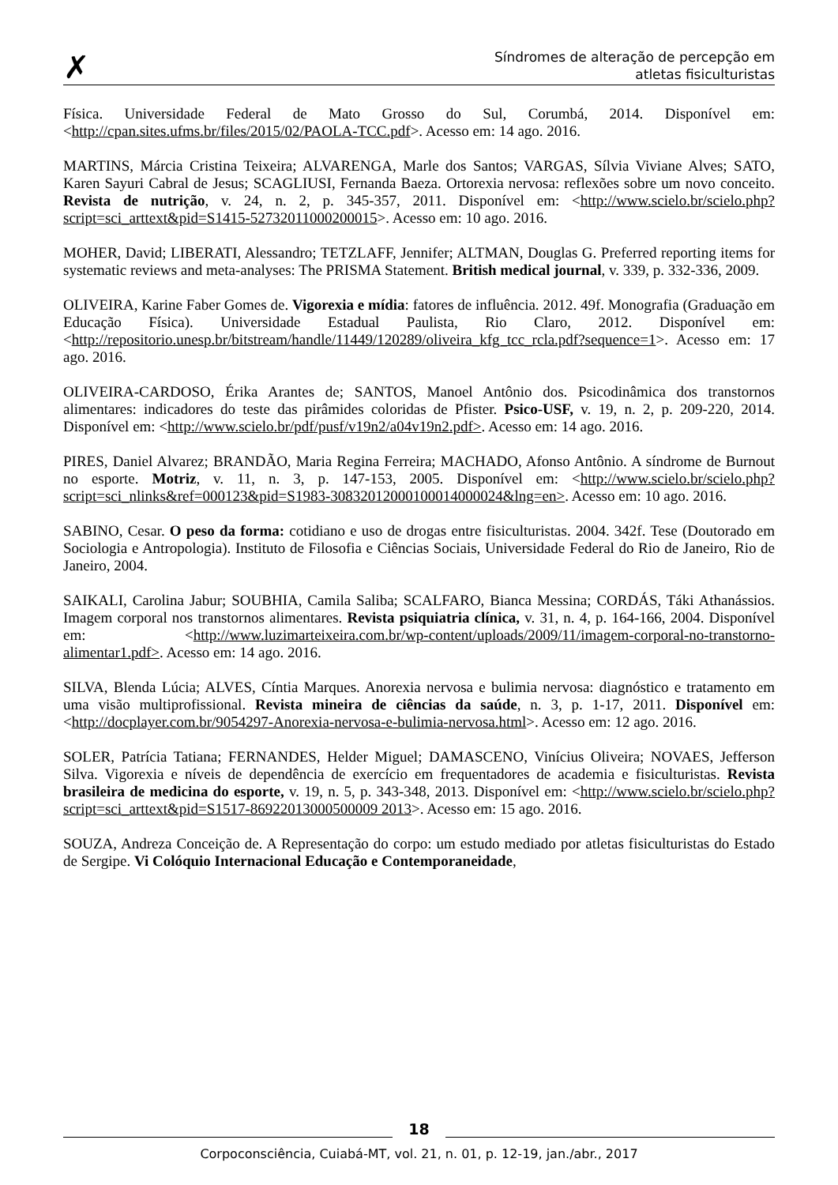✗
Síndromes de alteração de percepção em
atletas fisiculturistas
Física. Universidade Federal de Mato Grosso do Sul, Corumbá, 2014. Disponível em: <http://cpan.sites.ufms.br/files/2015/02/PAOLA-TCC.pdf>. Acesso em: 14 ago. 2016.
MARTINS, Márcia Cristina Teixeira; ALVARENGA, Marle dos Santos; VARGAS, Sílvia Viviane Alves; SATO, Karen Sayuri Cabral de Jesus; SCAGLIUSI, Fernanda Baeza. Ortorexia nervosa: reflexões sobre um novo conceito. Revista de nutrição, v. 24, n. 2, p. 345-357, 2011. Disponível em: <http://www.scielo.br/scielo.php?script=sci_arttext&pid=S1415-52732011000200015>. Acesso em: 10 ago. 2016.
MOHER, David; LIBERATI, Alessandro; TETZLAFF, Jennifer; ALTMAN, Douglas G. Preferred reporting items for systematic reviews and meta-analyses: The PRISMA Statement. British medical journal, v. 339, p. 332-336, 2009.
OLIVEIRA, Karine Faber Gomes de. Vigorexia e mídia: fatores de influência. 2012. 49f. Monografia (Graduação em Educação Física). Universidade Estadual Paulista, Rio Claro, 2012. Disponível em: <http://repositorio.unesp.br/bitstream/handle/11449/120289/oliveira_kfg_tcc_rcla.pdf?sequence=1>. Acesso em: 17 ago. 2016.
OLIVEIRA-CARDOSO, Érika Arantes de; SANTOS, Manoel Antônio dos. Psicodinâmica dos transtornos alimentares: indicadores do teste das pirâmides coloridas de Pfister. Psico-USF, v. 19, n. 2, p. 209-220, 2014. Disponível em: <http://www.scielo.br/pdf/pusf/v19n2/a04v19n2.pdf>. Acesso em: 14 ago. 2016.
PIRES, Daniel Alvarez; BRANDÃO, Maria Regina Ferreira; MACHADO, Afonso Antônio. A síndrome de Burnout no esporte. Motriz, v. 11, n. 3, p. 147-153, 2005. Disponível em: <http://www.scielo.br/scielo.php?script=sci_nlinks&ref=000123&pid=S1983-30832012000100014000024&lng=en>. Acesso em: 10 ago. 2016.
SABINO, Cesar. O peso da forma: cotidiano e uso de drogas entre fisiculturistas. 2004. 342f. Tese (Doutorado em Sociologia e Antropologia). Instituto de Filosofia e Ciências Sociais, Universidade Federal do Rio de Janeiro, Rio de Janeiro, 2004.
SAIKALI, Carolina Jabur; SOUBHIA, Camila Saliba; SCALFARO, Bianca Messina; CORDÁS, Táki Athanássios. Imagem corporal nos transtornos alimentares. Revista psiquiatria clínica, v. 31, n. 4, p. 164-166, 2004. Disponível em: <http://www.luzimarteixeira.com.br/wp-content/uploads/2009/11/imagem-corporal-no-transtorno-alimentar1.pdf>. Acesso em: 14 ago. 2016.
SILVA, Blenda Lúcia; ALVES, Cíntia Marques. Anorexia nervosa e bulimia nervosa: diagnóstico e tratamento em uma visão multiprofissional. Revista mineira de ciências da saúde, n. 3, p. 1-17, 2011. Disponível em: <http://docplayer.com.br/9054297-Anorexia-nervosa-e-bulimia-nervosa.html>. Acesso em: 12 ago. 2016.
SOLER, Patrícia Tatiana; FERNANDES, Helder Miguel; DAMASCENO, Vinícius Oliveira; NOVAES, Jefferson Silva. Vigorexia e níveis de dependência de exercício em frequentadores de academia e fisiculturistas. Revista brasileira de medicina do esporte, v. 19, n. 5, p. 343-348, 2013. Disponível em: <http://www.scielo.br/scielo.php?script=sci_arttext&pid=S1517-86922013000500009 2013>. Acesso em: 15 ago. 2016.
SOUZA, Andreza Conceição de. A Representação do corpo: um estudo mediado por atletas fisiculturistas do Estado de Sergipe. Vi Colóquio Internacional Educação e Contemporaneidade,
18
Corpoconsciência, Cuiabá-MT, vol. 21, n. 01, p. 12-19, jan./abr., 2017